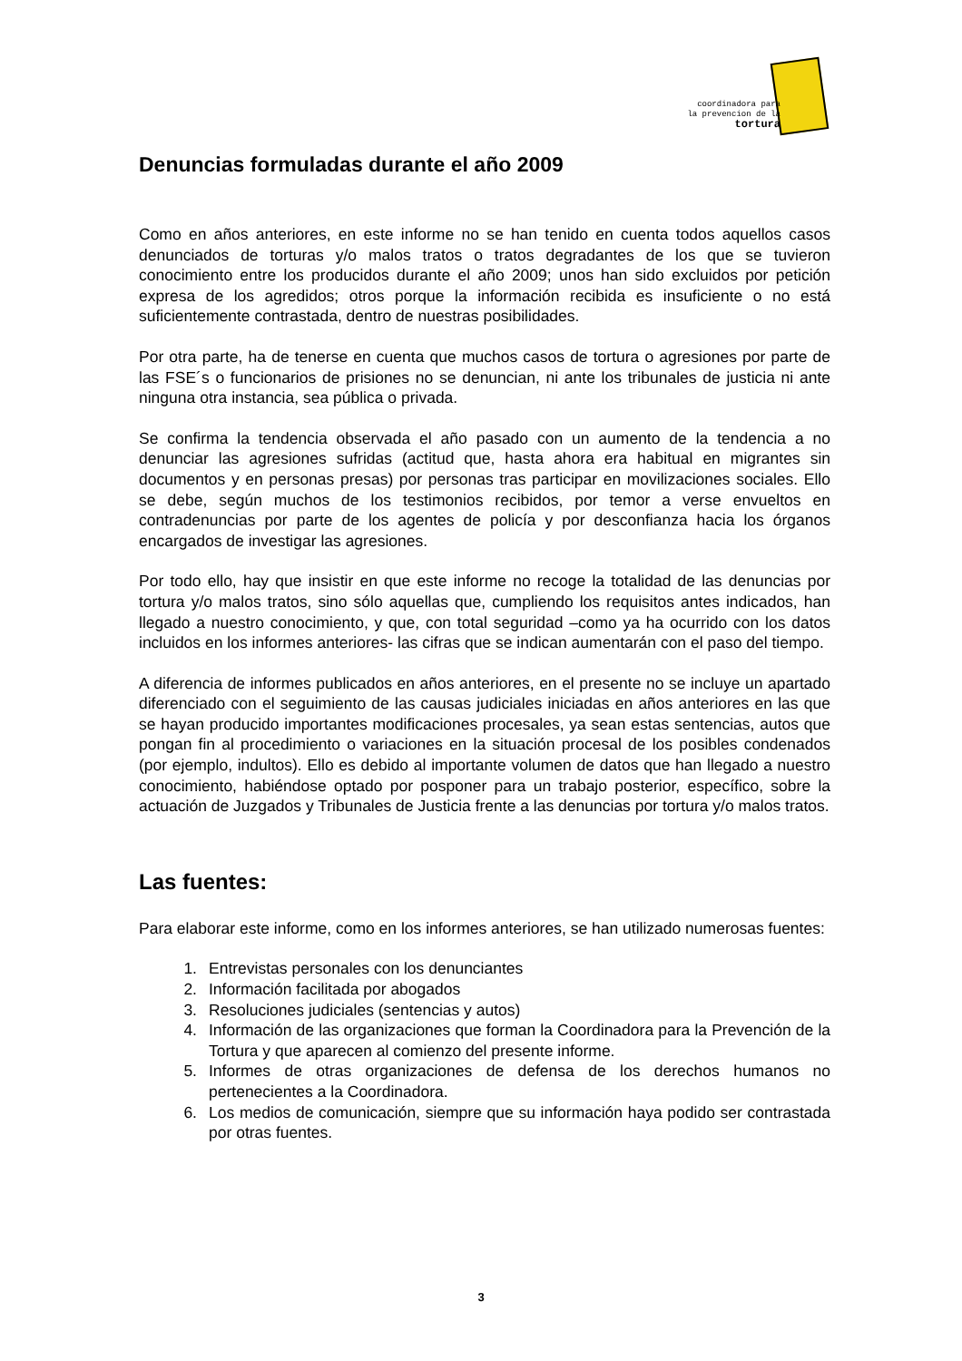coordinadora para
la prevencion de la
tortura
Denuncias formuladas durante el año 2009
Como en años anteriores, en este informe no se han tenido en cuenta todos aquellos casos denunciados de torturas y/o malos tratos o tratos degradantes de los que se tuvieron conocimiento entre los producidos durante el año 2009; unos han sido excluidos por petición expresa de los agredidos; otros porque la información recibida es insuficiente o no está suficientemente contrastada, dentro de nuestras posibilidades.
Por otra parte, ha de tenerse en cuenta que muchos casos de tortura o agresiones por parte de las FSE´s o funcionarios de prisiones no se denuncian, ni ante los tribunales de justicia ni ante ninguna otra instancia, sea pública o privada.
Se confirma la tendencia observada el año pasado con un aumento de la tendencia a no denunciar las agresiones sufridas (actitud que, hasta ahora era habitual en migrantes sin documentos y en personas presas) por personas tras participar en movilizaciones sociales. Ello se debe, según muchos de los testimonios recibidos, por temor a verse envueltos en contradenuncias por parte de los agentes de policía y por desconfianza hacia los órganos encargados de investigar las agresiones.
Por todo ello, hay que insistir en que este informe no recoge la totalidad de las denuncias por tortura y/o malos tratos, sino sólo aquellas que, cumpliendo los requisitos antes indicados, han llegado a nuestro conocimiento, y que, con total seguridad –como ya ha ocurrido con los datos incluidos en los informes anteriores- las cifras que se indican aumentarán con el paso del tiempo.
A diferencia de informes publicados en años anteriores, en el presente no se incluye un apartado diferenciado con el seguimiento de las causas judiciales iniciadas en años anteriores en las que se hayan producido importantes modificaciones procesales, ya sean estas sentencias, autos que pongan fin al procedimiento o variaciones en la situación procesal de los posibles condenados (por ejemplo, indultos). Ello es debido al importante volumen de datos que han llegado a nuestro conocimiento, habiéndose optado por posponer para un trabajo posterior, específico, sobre la actuación de Juzgados y Tribunales de Justicia frente a las denuncias por tortura y/o malos tratos.
Las fuentes:
Para elaborar este informe, como en los informes anteriores, se han utilizado numerosas fuentes:
1. Entrevistas personales con los denunciantes
2. Información facilitada por abogados
3. Resoluciones judiciales (sentencias y autos)
4. Información de las organizaciones que forman la Coordinadora para la Prevención de la Tortura y que aparecen al comienzo del presente informe.
5. Informes de otras organizaciones de defensa de los derechos humanos no pertenecientes a la Coordinadora.
6. Los medios de comunicación, siempre que su información haya podido ser contrastada por otras fuentes.
3